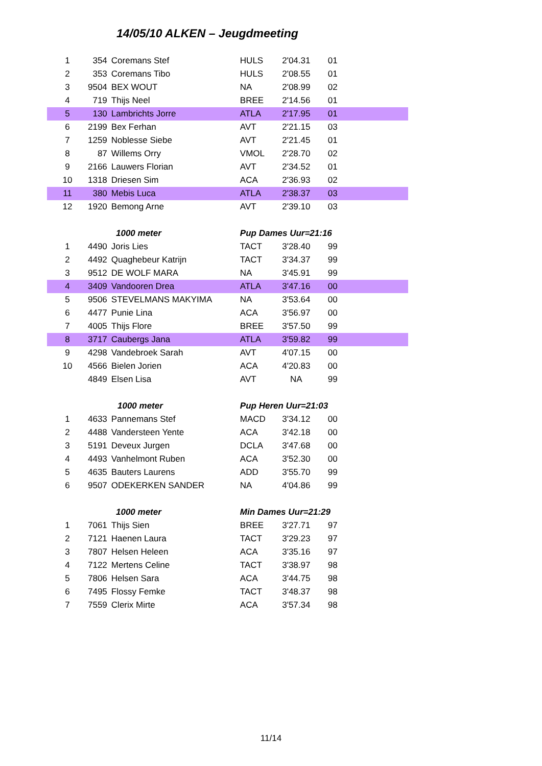14/05/10 ALKEN – Jeugdmeeting
| 1 | 354 | Coremans Stef | HULS | 2'04.31 | 01 |
| 2 | 353 | Coremans Tibo | HULS | 2'08.55 | 01 |
| 3 | 9504 | BEX WOUT | NA | 2'08.99 | 02 |
| 4 | 719 | Thijs Neel | BREE | 2'14.56 | 01 |
| 5 | 130 | Lambrichts Jorre | ATLA | 2'17.95 | 01 |
| 6 | 2199 | Bex Ferhan | AVT | 2'21.15 | 03 |
| 7 | 1259 | Noblesse Siebe | AVT | 2'21.45 | 01 |
| 8 | 87 | Willems Orry | VMOL | 2'28.70 | 02 |
| 9 | 2166 | Lauwers Florian | AVT | 2'34.52 | 01 |
| 10 | 1318 | Driesen Sim | ACA | 2'36.93 | 02 |
| 11 | 380 | Mebis Luca | ATLA | 2'38.37 | 03 |
| 12 | 1920 | Bemong Arne | AVT | 2'39.10 | 03 |
| | 1000 meter | | Pup Dames Uur=21:16 | | |
| 1 | 4490 | Joris Lies | TACT | 3'28.40 | 99 |
| 2 | 4492 | Quaghebeur Katrijn | TACT | 3'34.37 | 99 |
| 3 | 9512 | DE WOLF MARA | NA | 3'45.91 | 99 |
| 4 | 3409 | Vandooren Drea | ATLA | 3'47.16 | 00 |
| 5 | 9506 | STEVELMANS MAKYIMA | NA | 3'53.64 | 00 |
| 6 | 4477 | Punie Lina | ACA | 3'56.97 | 00 |
| 7 | 4005 | Thijs Flore | BREE | 3'57.50 | 99 |
| 8 | 3717 | Caubergs Jana | ATLA | 3'59.82 | 99 |
| 9 | 4298 | Vandebroek Sarah | AVT | 4'07.15 | 00 |
| 10 | 4566 | Bielen Jorien | ACA | 4'20.83 | 00 |
| | 4849 | Elsen Lisa | AVT | NA | 99 |
| | 1000 meter | | Pup Heren Uur=21:03 | | |
| 1 | 4633 | Pannemans Stef | MACD | 3'34.12 | 00 |
| 2 | 4488 | Vandersteen Yente | ACA | 3'42.18 | 00 |
| 3 | 5191 | Deveux Jurgen | DCLA | 3'47.68 | 00 |
| 4 | 4493 | Vanhelmont Ruben | ACA | 3'52.30 | 00 |
| 5 | 4635 | Bauters Laurens | ADD | 3'55.70 | 99 |
| 6 | 9507 | ODEKERKEN SANDER | NA | 4'04.86 | 99 |
| | 1000 meter | | Min Dames Uur=21:29 | | |
| 1 | 7061 | Thijs Sien | BREE | 3'27.71 | 97 |
| 2 | 7121 | Haenen Laura | TACT | 3'29.23 | 97 |
| 3 | 7807 | Helsen Heleen | ACA | 3'35.16 | 97 |
| 4 | 7122 | Mertens Celine | TACT | 3'38.97 | 98 |
| 5 | 7806 | Helsen Sara | ACA | 3'44.75 | 98 |
| 6 | 7495 | Flossy Femke | TACT | 3'48.37 | 98 |
| 7 | 7559 | Clerix Mirte | ACA | 3'57.34 | 98 |
11/14